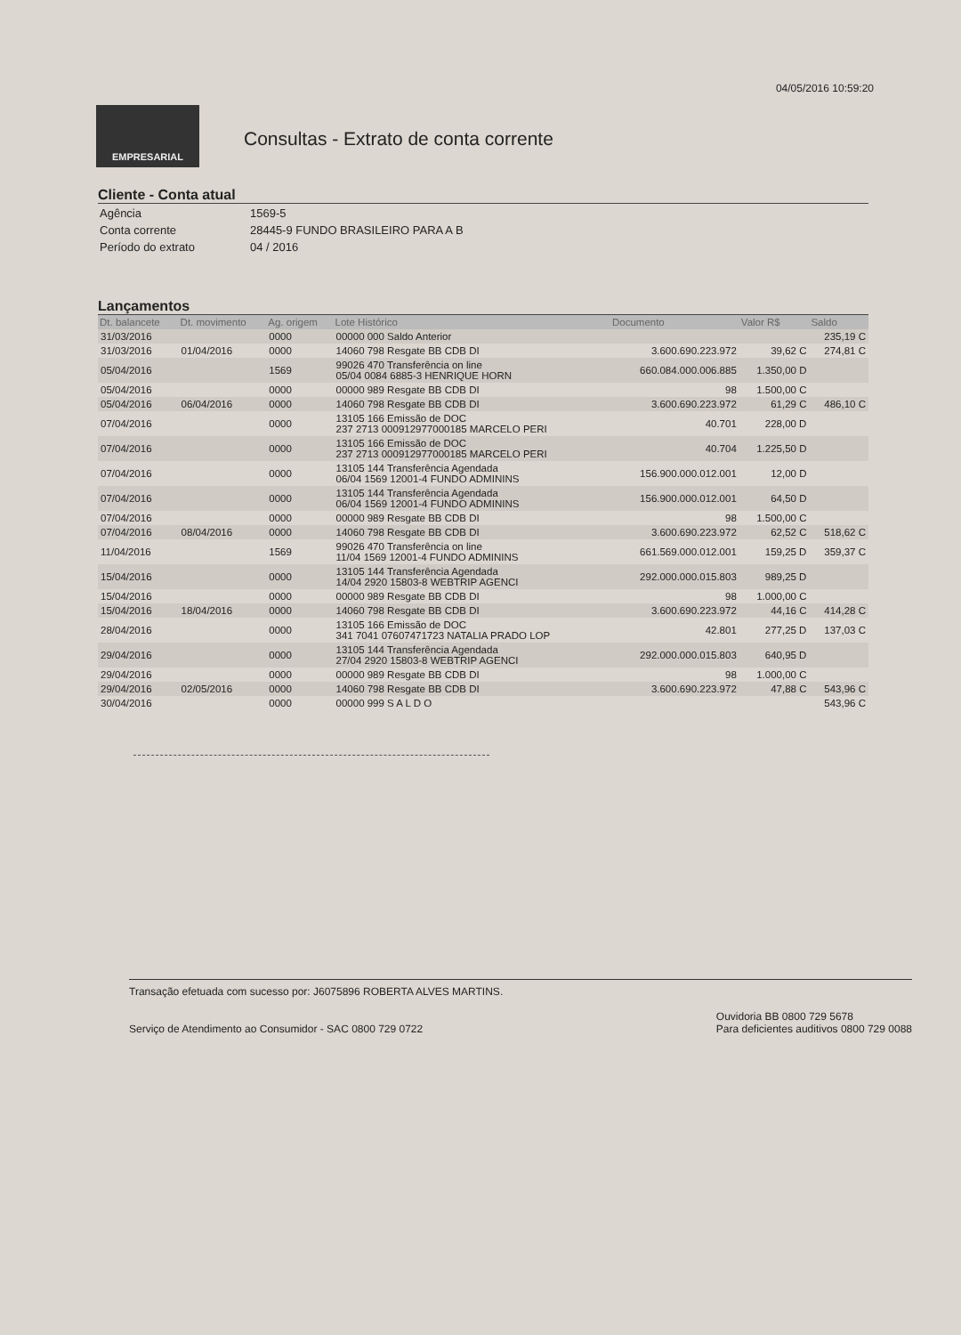04/05/2016 10:59:20
EMPRESARIAL
Consultas - Extrato de conta corrente
Cliente - Conta atual
| Agência | 1569-5 |
| Conta corrente | 28445-9 FUNDO BRASILEIRO PARA A B |
| Período do extrato | 04 / 2016 |
Lançamentos
| Dt. balancete | Dt. movimento | Ag. origem | Lote Histórico | Documento | Valor R$ | Saldo |
| --- | --- | --- | --- | --- | --- | --- |
| 31/03/2016 | | 0000 | 00000 000 Saldo Anterior | | | 235,19 C |
| 31/03/2016 | 01/04/2016 | 0000 | 14060 798 Resgate BB CDB DI | 3.600.690.223.972 | 39,62 C | 274,81 C |
| 05/04/2016 | | 1569 | 99026 470 Transferência on line 05/04 0084 6885-3 HENRIQUE HORN | 660.084.000.006.885 | 1.350,00 D | |
| 05/04/2016 | | 0000 | 00000 989 Resgate BB CDB DI | 98 | 1.500,00 C | |
| 05/04/2016 | 06/04/2016 | 0000 | 14060 798 Resgate BB CDB DI | 3.600.690.223.972 | 61,29 C | 486,10 C |
| 07/04/2016 | | 0000 | 13105 166 Emissão de DOC 237 2713 000912977000185 MARCELO PERI | 40.701 | 228,00 D | |
| 07/04/2016 | | 0000 | 13105 166 Emissão de DOC 237 2713 000912977000185 MARCELO PERI | 40.704 | 1.225,50 D | |
| 07/04/2016 | | 0000 | 13105 144 Transferência Agendada 06/04 1569 12001-4 FUNDO ADMININS | 156.900.000.012.001 | 12,00 D | |
| 07/04/2016 | | 0000 | 13105 144 Transferência Agendada 06/04 1569 12001-4 FUNDO ADMININS | 156.900.000.012.001 | 64,50 D | |
| 07/04/2016 | | 0000 | 00000 989 Resgate BB CDB DI | 98 | 1.500,00 C | |
| 07/04/2016 | 08/04/2016 | 0000 | 14060 798 Resgate BB CDB DI | 3.600.690.223.972 | 62,52 C | 518,62 C |
| 11/04/2016 | | 1569 | 99026 470 Transferência on line 11/04 1569 12001-4 FUNDO ADMININS | 661.569.000.012.001 | 159,25 D | 359,37 C |
| 15/04/2016 | | 0000 | 13105 144 Transferência Agendada 14/04 2920 15803-8 WEBTRIP AGENCI | 292.000.000.015.803 | 989,25 D | |
| 15/04/2016 | | 0000 | 00000 989 Resgate BB CDB DI | 98 | 1.000,00 C | |
| 15/04/2016 | 18/04/2016 | 0000 | 14060 798 Resgate BB CDB DI | 3.600.690.223.972 | 44,16 C | 414,28 C |
| 28/04/2016 | | 0000 | 13105 166 Emissão de DOC 341 7041 07607471723 NATALIA PRADO LOP | 42.801 | 277,25 D | 137,03 C |
| 29/04/2016 | | 0000 | 13105 144 Transferência Agendada 27/04 2920 15803-8 WEBTRIP AGENCI | 292.000.000.015.803 | 640,95 D | |
| 29/04/2016 | | 0000 | 00000 989 Resgate BB CDB DI | 98 | 1.000,00 C | |
| 29/04/2016 | 02/05/2016 | 0000 | 14060 798 Resgate BB CDB DI | 3.600.690.223.972 | 47,88 C | 543,96 C |
| 30/04/2016 | | 0000 | 00000 999 S A L D O | | | 543,96 C |
Transação efetuada com sucesso por: J6075896 ROBERTA ALVES MARTINS.
Serviço de Atendimento ao Consumidor - SAC 0800 729 0722
Ouvidoria BB 0800 729 5678
Para deficientes auditivos 0800 729 0088